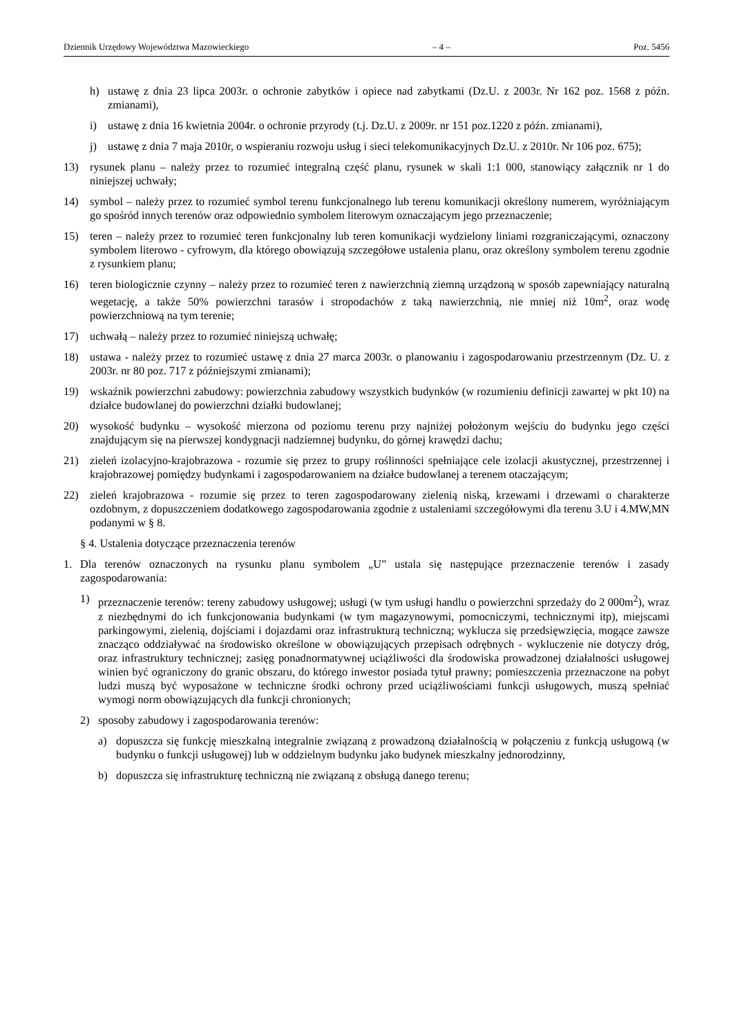Dziennik Urzędowy Województwa Mazowieckiego – 4 – Poz. 5456
h) ustawę z dnia 23 lipca 2003r. o ochronie zabytków i opiece nad zabytkami (Dz.U. z 2003r. Nr 162 poz. 1568 z późn. zmianami),
i) ustawę z dnia 16 kwietnia 2004r. o ochronie przyrody (t.j. Dz.U. z 2009r. nr 151 poz.1220 z późn. zmianami),
j) ustawę z dnia 7 maja 2010r, o wspieraniu rozwoju usług i sieci telekomunikacyjnych Dz.U. z 2010r. Nr 106 poz. 675);
13) rysunek planu – należy przez to rozumieć integralną część planu, rysunek w skali 1:1 000, stanowiący załącznik nr 1 do niniejszej uchwały;
14) symbol – należy przez to rozumieć symbol terenu funkcjonalnego lub terenu komunikacji określony numerem, wyróżniającym go spośród innych terenów oraz odpowiednio symbolem literowym oznaczającym jego przeznaczenie;
15) teren – należy przez to rozumieć teren funkcjonalny lub teren komunikacji wydzielony liniami rozgraniczającymi, oznaczony symbolem literowo - cyfrowym, dla którego obowiązują szczegółowe ustalenia planu, oraz określony symbolem terenu zgodnie z rysunkiem planu;
16) teren biologicznie czynny – należy przez to rozumieć teren z nawierzchnią ziemną urządzoną w sposób zapewniający naturalną wegetację, a także 50% powierzchni tarasów i stropodachów z taką nawierzchnią, nie mniej niż 10m<sup>2</sup>, oraz wodę powierzchniową na tym terenie;
17) uchwałą – należy przez to rozumieć niniejszą uchwałę;
18) ustawa - należy przez to rozumieć ustawę z dnia 27 marca 2003r. o planowaniu i zagospodarowaniu przestrzennym (Dz. U. z 2003r. nr 80 poz. 717 z późniejszymi zmianami);
19) wskaźnik powierzchni zabudowy: powierzchnia zabudowy wszystkich budynków (w rozumieniu definicji zawartej w pkt 10) na działce budowlanej do powierzchni działki budowlanej;
20) wysokość budynku – wysokość mierzona od poziomu terenu przy najniżej położonym wejściu do budynku jego części znajdującym się na pierwszej kondygnacji nadziemnej budynku, do górnej krawędzi dachu;
21) zieleń izolacyjno-krajobrazowa - rozumie się przez to grupy roślinności spełniające cele izolacji akustycznej, przestrzennej i krajobrazowej pomiędzy budynkami i zagospodarowaniem na działce budowlanej a terenem otaczającym;
22) zieleń krajobrazowa - rozumie się przez to teren zagospodarowany zielenią niską, krzewami i drzewami o charakterze ozdobnym, z dopuszczeniem dodatkowego zagospodarowania zgodnie z ustaleniami szczegółowymi dla terenu 3.U i 4.MW,MN podanymi w § 8.
§ 4. Ustalenia dotyczące przeznaczenia terenów
1. Dla terenów oznaczonych na rysunku planu symbolem „U” ustala się następujące przeznaczenie terenów i zasady zagospodarowania:
1) przeznaczenie terenów: tereny zabudowy usługowej; usługi (w tym usługi handlu o powierzchni sprzedaży do 2 000m<sup>2</sup>), wraz z niezbędnymi do ich funkcjonowania budynkami (w tym magazynowymi, pomocniczymi, technicznymi itp), miejscami parkingowymi, zielenią, dojściami i dojazdami oraz infrastrukturą techniczną; wyklucza się przedsięwzięcia, mogące zawsze znacząco oddziaływać na środowisko określone w obowiązujących przepisach odrębnych - wykluczenie nie dotyczy dróg, oraz infrastruktury technicznej; zasięg ponadnormatywnej uciążliwości dla środowiska prowadzonej działalności usługowej winien być ograniczony do granic obszaru, do którego inwestor posiada tytuł prawny; pomieszczenia przeznaczone na pobyt ludzi muszą być wyposażone w techniczne środki ochrony przed uciążliwościami funkcji usługowych, muszą spełniać wymogi norm obowiązujących dla funkcji chronionych;
2) sposoby zabudowy i zagospodarowania terenów:
a) dopuszcza się funkcję mieszkalną integralnie związaną z prowadzoną działalnością w połączeniu z funkcją usługową (w budynku o funkcji usługowej) lub w oddzielnym budynku jako budynek mieszkalny jednorodzinny,
b) dopuszcza się infrastrukturę techniczną nie związaną z obsługą danego terenu;